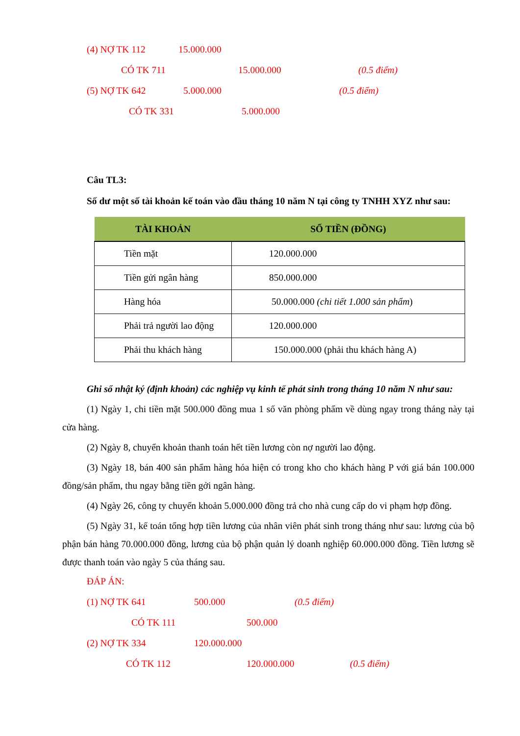(4) NỢ TK 112 15.000.000
CÓ TK 711 15.000.000 (0.5 điểm)
(5) NỢ TK 642 5.000.000 (0.5 điểm)
CÓ TK 331 5.000.000
Câu TL3:
Số dư một số tài khoản kế toán vào đầu tháng 10 năm N tại công ty TNHH XYZ như sau:
| TÀI KHOẢN | SỐ TIỀN (ĐỒNG) |
| --- | --- |
| Tiền mặt | 120.000.000 |
| Tiền gửi ngân hàng | 850.000.000 |
| Hàng hóa | 50.000.000 (chi tiết 1.000 sản phẩm ) |
| Phải trả người lao động | 120.000.000 |
| Phải thu khách hàng | 150.000.000 (phải thu khách hàng A) |
Ghi sổ nhật ký (định khoản) các nghiệp vụ kinh tế phát sinh trong tháng 10 năm N như sau:
(1) Ngày 1, chi tiền mặt 500.000 đồng mua 1 số văn phòng phẩm về dùng ngay trong tháng này tại cửa hàng.
(2) Ngày 8, chuyển khoản thanh toán hết tiền lương còn nợ người lao động.
(3) Ngày 18, bán 400 sản phẩm hàng hóa hiện có trong kho cho khách hàng P với giá bán 100.000 đồng/sản phẩm, thu ngay bằng tiền gởi ngân hàng.
(4) Ngày 26, công ty chuyển khoản 5.000.000 đồng trả cho nhà cung cấp do vi phạm hợp đồng.
(5) Ngày 31, kế toán tổng hợp tiền lương của nhân viên phát sinh trong tháng như sau: lương của bộ phận bán hàng 70.000.000 đồng, lương của bộ phận quản lý doanh nghiệp 60.000.000 đồng. Tiền lương sẽ được thanh toán vào ngày 5 của tháng sau.
ĐÁP ÁN:
(1) NỢ TK 641 500.000 (0.5 điểm)
CÓ TK 111 500.000
(2) NỢ TK 334 120.000.000
CÓ TK 112 120.000.000 (0.5 điểm)